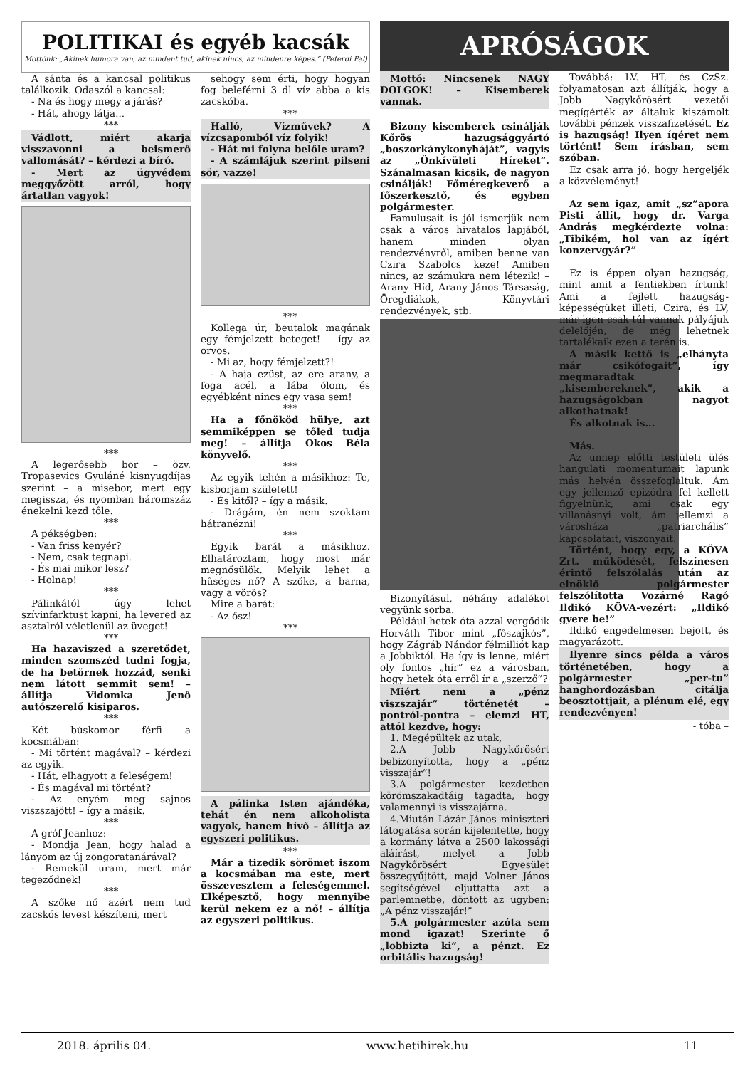POLITIKAI és egyéb kacsák
Mottónk: „Akinek humora van, az mindent tud, akinek nincs, az mindenre képes.” (Peterdi Pál)
A sánta és a kancsal politikus találkozik. Odaszól a kancsal:
- Na és hogy megy a járás?
- Hát, ahogy látja...
***
Vádlott, miért akarja visszavonni a beismerő vallomását? – kérdezi a bíró.
- Mert az ügyvédem meggyőzött arról, hogy ártatlan vagyok!
***
A legerősebb bor – özv. Tropasevics Gyuláné kisnyugdíjas szerint – a misebor, mert egy megissza, és nyomban háromszáz énekelni kezd tőle.
***
A pékségben:
- Van friss kenyér?
- Nem, csak tegnapi.
- És mai mikor lesz?
- Holnap!
***
Pálinkától úgy lehet szívinfarktust kapni, ha levered az asztalról véletlenül az üveget!
***
Ha hazaviszed a szeretődet, minden szomszéd tudni fogja, de ha betörnek hozzád, senki nem látott semmit sem! – állítja Vidomka Jenő autószerelő kisiparos.
***
Két búskomor férfi a kocsmában:
- Mi történt magával? – kérdezi az egyik.
- Hát, elhagyott a feleségem!
- És magával mi történt?
- Az enyém meg sajnos viszszajött! – így a másik.
***
A gróf Jeanhoz:
- Mondja Jean, hogy halad a lányom az új zongoratanárával?
- Remekül uram, mert már tegeződnek!
***
A szőke nő azért nem tud zacskós levest készíteni, mert
sehogy sem érti, hogy hogyan fog beleférni 3 dl víz abba a kis zacskóba.
***
Halló, Vízművek? A vízcsapomból víz folyik!
- Hát mi folyna belőle uram?
- A számlájuk szerint pilseni sör, vazze!
***
Kollega úr, beutalok magának egy fémjelzett beteget! – így az orvos.
- Mi az, hogy fémjelzett?!
- A haja ezüst, az ere arany, a foga acél, a lába ólom, és egyébként nincs egy vasa sem!
***
Ha a főnököd hülye, azt semmiképpen se tőled tudja meg! – állítja Okos Béla könyvelő.
***
Az egyik tehén a másikhoz: Te, kisborjam született!
- És kitől? – így a másik.
- Drágám, én nem szoktam hátranézni!
***
Egyik barát a másikhoz. Elhatároztam, hogy most már megnősülök. Melyik lehet a hűséges nő? A szőke, a barna, vagy a vörös?
Mire a barát:
- Az ősz!
***
A pálinka Isten ajándéka, tehát én nem alkoholista vagyok, hanem hívő – állítja az egyszeri politikus.
***
Már a tizedik sörömet iszom a kocsmában ma este, mert összevesztem a feleségemmel. Elképesztő, hogy mennyibe kerül nekem ez a nő! – állítja az egyszeri politikus.
APRÓSÁGOK
Mottó: Nincsenek NAGY DOLGOK! – Kisemberek vannak.
Bizony kisemberek csinálják Kőrös hazugsággyártó „boszorkánykonyháját”, vagyis az „Önkívületi Híreket”. Szánalmasan kicsik, de nagyon csinálják! Főméregkeverő a főszerkesztő, és egyben polgármester.
Famulusait is jól ismerjük nem csak a város hivatalos lapjából, hanem minden olyan rendezvényről, amiben benne van Czira Szabolcs keze! Amiben nincs, az számukra nem létezik! – Arany Híd, Arany János Társaság, Öregdiákok, Könyvtári rendezvények, stb.
Bizonyításul, néhány adalékot vegyünk sorba.
Például hetek óta azzal vergődik Horváth Tibor mint „főszajkós”, hogy Zágráb Nándor félmilliót kap a Jobbiktól. Ha így is lenne, miért oly fontos „hír” ez a városban, hogy hetek óta erről ír a „szerző”?
Miért nem a „pénz viszszajár” történetét – pontról-pontra – elemzi HT, attól kezdve, hogy:
1. Megépültek az utak,
2.A Jobb Nagykőrösért bebizonyította, hogy a „pénz visszajár”!
3.A polgármester kezdetben körömszakadtáig tagadta, hogy valamennyi is visszajárna.
4.Miután Lázár János miniszteri látogatása során kijelentette, hogy a kormány látva a 2500 lakossági aláírást, melyet a Jobb Nagykőrösért Egyesület összegyűjtött, majd Volner János segítségével eljuttatta azt a parlemnetbe, döntött az ügyben: „A pénz visszajár!”
5.A polgármester azóta sem mond igazat! Szerinte ő „lobbizta ki”, a pénzt. Ez orbitális hazugság!
Továbbá: LV. HT. és CzSz. folyamatosan azt állítják, hogy a Jobb Nagykőrösért vezetői megígérték az általuk kiszámolt további pénzek visszafizetését. Ez is hazugság! Ilyen ígéret nem történt! Sem írásban, sem szóban.
Ez csak arra jó, hogy hergeljék a közvéleményt!
Az sem igaz, amit „sz”apora Pisti állít, hogy dr. Varga András megkérdezte volna: „Tibikém, hol van az ígért konzervgyár?”
Ez is éppen olyan hazugság, mint amit a fentiekben írtunk! Ami a fejlett hazugság-képességüket illeti, Czira, és LV, már igen csak túl vannak pályájuk delelőjén, de még lehetnek tartalékaik ezen a terén is.
A másik kettő is „elhányta már csikófogait”, így megmaradtak „kisembereknek”, akik a hazugságokban nagyot alkothatnak!
És alkotnak is...
Más.
Az ünnep előtti testületi ülés hangulati momentumait lapunk más helyén összefoglaltuk. Ám egy jellemző epizódra fel kellett figyelnünk, ami csak egy villanásnyi volt, ám jellemzi a városháza „patriarchális” kapcsolatait, viszonyait.
Történt, hogy egy, a KÖVA Zrt. működését, felszínesen érintő felszólalás után az elnöklő polgármester felszólította Vozárné Ragó Ildikó KÖVA-vezért: „Ildikó gyere be!”
Ildikó engedelmesen bejött, és magyarázott.
Ilyenre sincs példa a város történetében, hogy a polgármester „per-tu” hanghordozásban citálja beosztottjait, a plénum elé, egy rendezvényen!
- tóba –
2018. április 04. www.hetihirek.hu 11